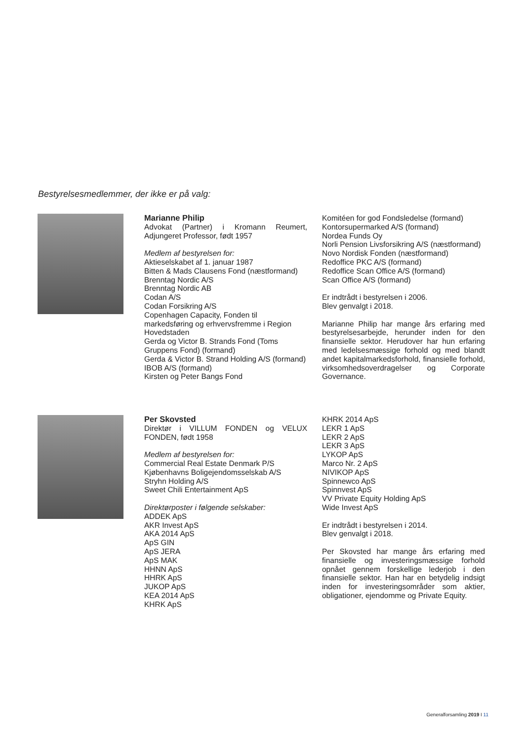Bestyrelsesmedlemmer, der ikke er på valg:
Marianne Philip
Advokat (Partner) i Kromann Reumert, Adjungeret Professor, født 1957
Medlem af bestyrelsen for:
Aktieselskabet af 1. januar 1987
Bitten & Mads Clausens Fond (næstformand)
Brenntag Nordic A/S
Brenntag Nordic AB
Codan A/S
Codan Forsikring A/S
Copenhagen Capacity, Fonden til markedsføring og erhvervsfremme i Region Hovedstaden
Gerda og Victor B. Strands Fond (Toms Gruppens Fond) (formand)
Gerda & Victor B. Strand Holding A/S (formand)
IBOB A/S (formand)
Kirsten og Peter Bangs Fond
Komitéen for god Fondsledelse (formand)
Kontorsupermarked A/S (formand)
Nordea Funds Oy
Norli Pension Livsforsikring A/S (næstformand)
Novo Nordisk Fonden (næstformand)
Redoffice PKC A/S (formand)
Redoffice Scan Office A/S (formand)
Scan Office A/S (formand)
Er indtrådt i bestyrelsen i 2006.
Blev genvalgt i 2018.
Marianne Philip har mange års erfaring med bestyrelsesarbejde, herunder inden for den finansielle sektor. Herudover har hun erfaring med ledelsesmæssige forhold og med blandt andet kapitalmarkedsforhold, finansielle forhold, virksomhedsoverdragelser og Corporate Governance.
Per Skovsted
Direktør i VILLUM FONDEN og VELUX FONDEN, født 1958
Medlem af bestyrelsen for:
Commercial Real Estate Denmark P/S
Kjøbenhavns Boligejendomsselskab A/S
Stryhn Holding A/S
Sweet Chili Entertainment ApS
Direktørposter i følgende selskaber:
ADDEK ApS
AKR Invest ApS
AKA 2014 ApS
ApS GIN
ApS JERA
ApS MAK
HHNN ApS
HHRK ApS
JUKOP ApS
KEA 2014 ApS
KHRK ApS
KHRK 2014 ApS
LEKR 1 ApS
LEKR 2 ApS
LEKR 3 ApS
LYKOP ApS
Marco Nr. 2 ApS
NIVIKOP ApS
Spinnewco ApS
Spinnvest ApS
VV Private Equity Holding ApS
Wide Invest ApS
Er indtrådt i bestyrelsen i 2014.
Blev genvalgt i 2018.
Per Skovsted har mange års erfaring med finansielle og investeringsmæssige forhold opnået gennem forskellige lederjob i den finansielle sektor. Han har en betydelig indsigt inden for investeringsområder som aktier, obligationer, ejendomme og Private Equity.
Generalforsamling 2019 I 11